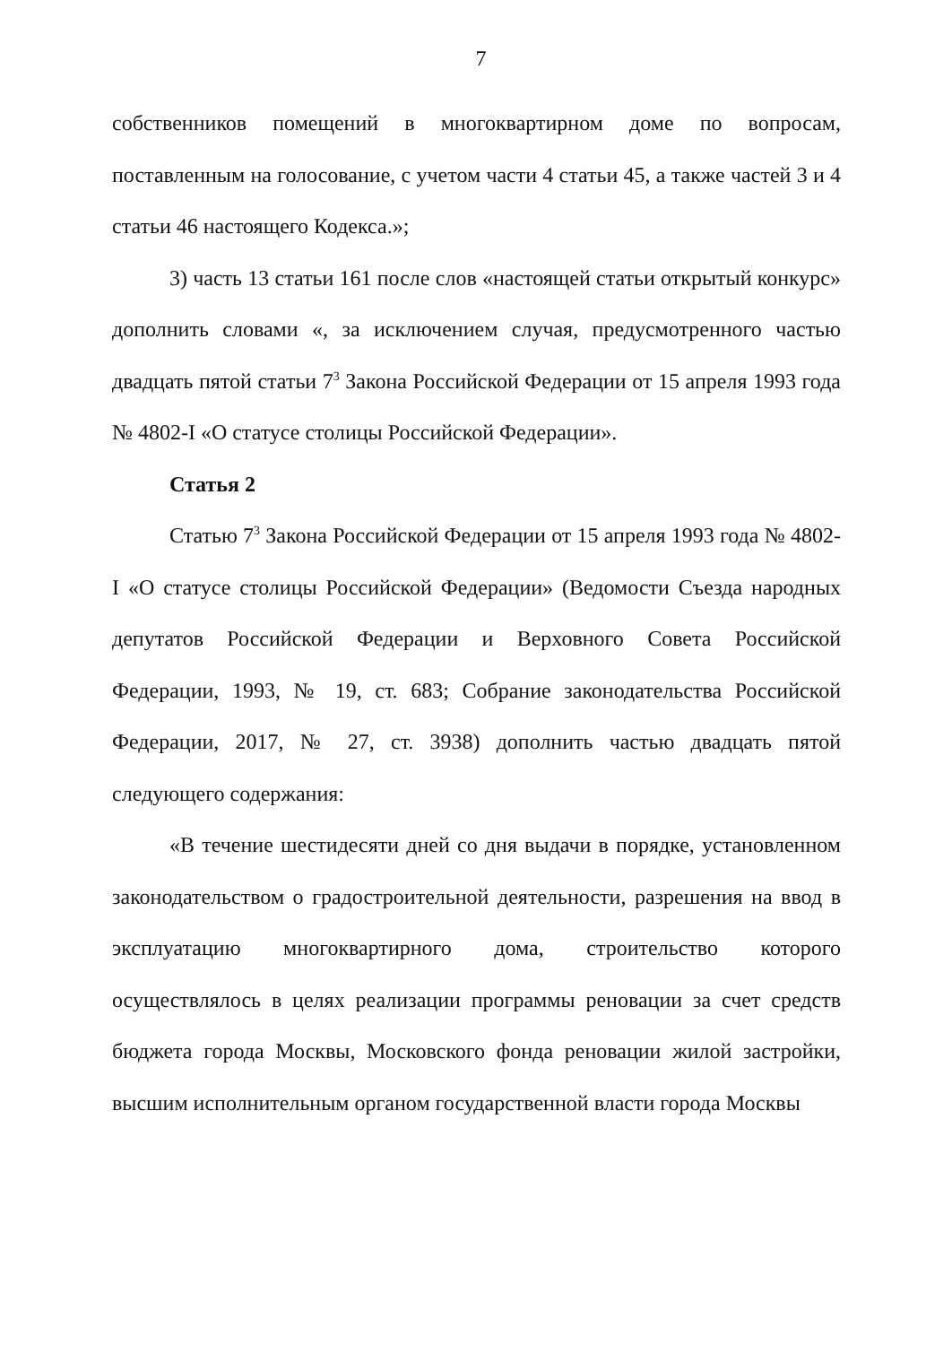7
собственников помещений в многоквартирном доме по вопросам, поставленным на голосование, с учетом части 4 статьи 45, а также частей 3 и 4 статьи 46 настоящего Кодекса.»;
3) часть 13 статьи 161 после слов «настоящей статьи открытый конкурс» дополнить словами «, за исключением случая, предусмотренного частью двадцать пятой статьи 7<sup>3</sup> Закона Российской Федерации от 15 апреля 1993 года № 4802-I «О статусе столицы Российской Федерации».
Статья 2
Статью 7<sup>3</sup> Закона Российской Федерации от 15 апреля 1993 года № 4802-I «О статусе столицы Российской Федерации» (Ведомости Съезда народных депутатов Российской Федерации и Верховного Совета Российской Федерации, 1993, № 19, ст. 683; Собрание законодательства Российской Федерации, 2017, № 27, ст. 3938) дополнить частью двадцать пятой следующего содержания:
«В течение шестидесяти дней со дня выдачи в порядке, установленном законодательством о градостроительной деятельности, разрешения на ввод в эксплуатацию многоквартирного дома, строительство которого осуществлялось в целях реализации программы реновации за счет средств бюджета города Москвы, Московского фонда реновации жилой застройки, высшим исполнительным органом государственной власти города Москвы